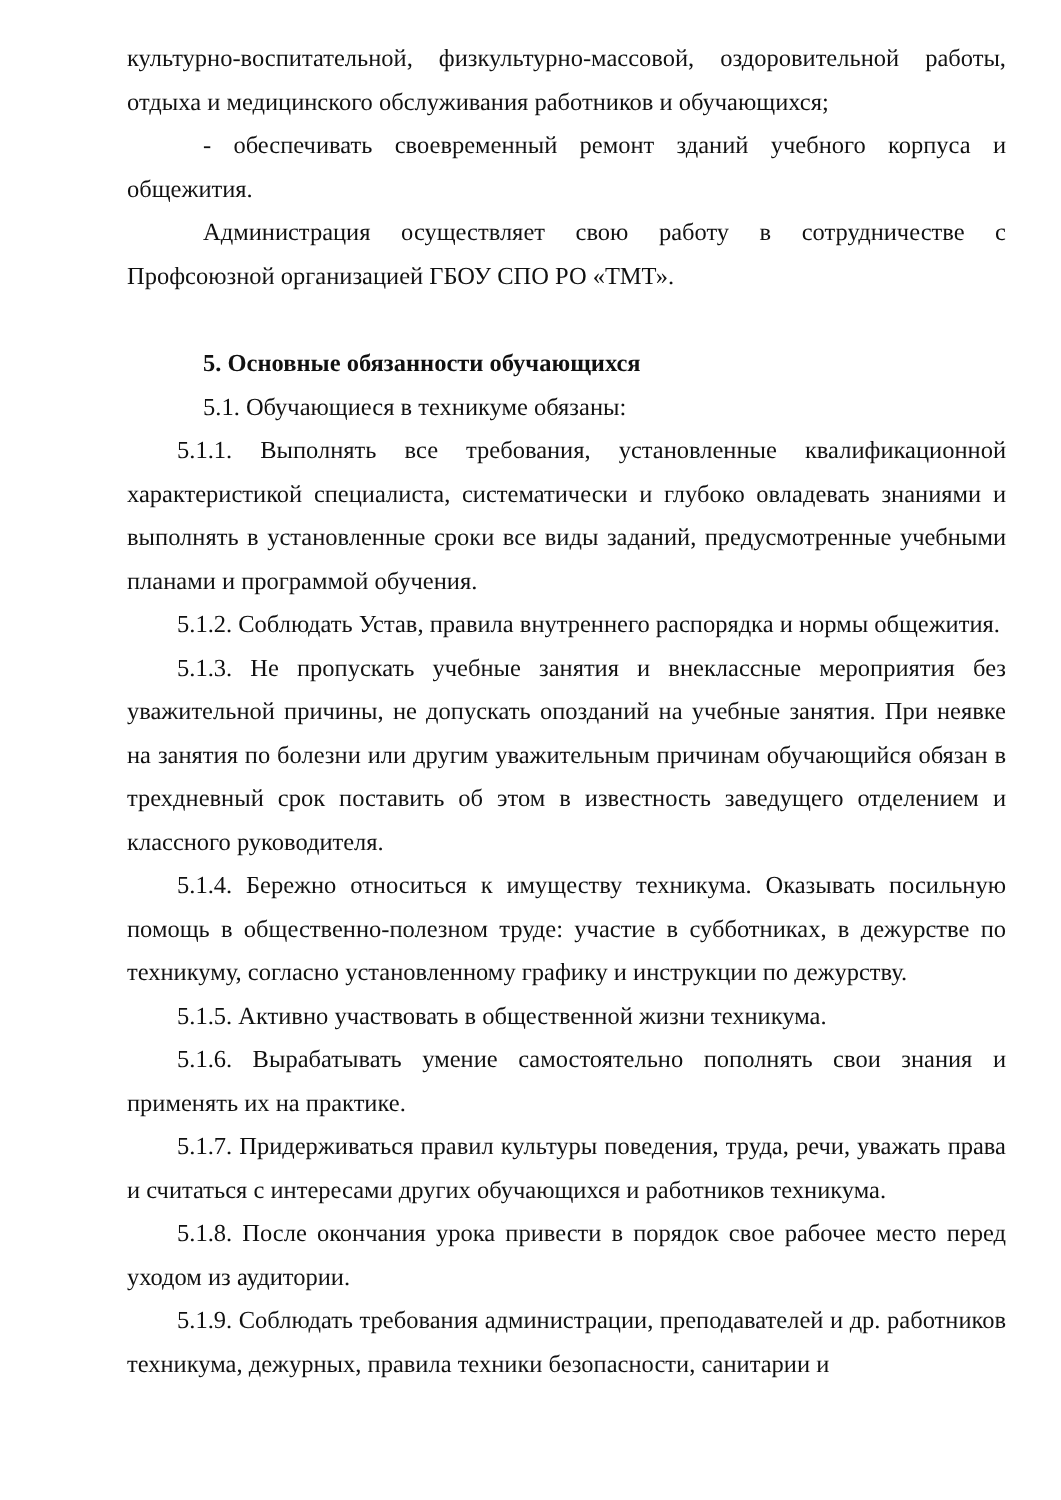культурно-воспитательной, физкультурно-массовой, оздоровительной работы, отдыха и медицинского обслуживания работников и обучающихся;
- обеспечивать своевременный ремонт зданий учебного корпуса и общежития.
Администрация осуществляет свою работу в сотрудничестве с Профсоюзной организацией ГБОУ СПО РО «ТМТ».
5. Основные обязанности обучающихся
5.1. Обучающиеся в техникуме обязаны:
5.1.1. Выполнять все требования, установленные квалификационной характеристикой специалиста, систематически и глубоко овладевать знаниями и выполнять в установленные сроки все виды заданий, предусмотренные учебными планами и программой обучения.
5.1.2. Соблюдать Устав, правила внутреннего распорядка и нормы общежития.
5.1.3. Не пропускать учебные занятия и внеклассные мероприятия без уважительной причины, не допускать опозданий на учебные занятия. При неявке на занятия по болезни или другим уважительным причинам обучающийся обязан в трехдневный срок поставить об этом в известность заведущего отделением и классного руководителя.
5.1.4. Бережно относиться к имуществу техникума. Оказывать посильную помощь в общественно-полезном труде: участие в субботниках, в дежурстве по техникуму, согласно установленному графику и инструкции по дежурству.
5.1.5. Активно участвовать в общественной жизни техникума.
5.1.6. Вырабатывать умение самостоятельно пополнять свои знания и применять их на практике.
5.1.7. Придерживаться правил культуры поведения, труда, речи, уважать права и считаться с интересами других обучающихся и работников техникума.
5.1.8. После окончания урока привести в порядок свое рабочее место перед уходом из аудитории.
5.1.9. Соблюдать требования администрации, преподавателей и др. работников техникума, дежурных, правила техники безопасности, санитарии и